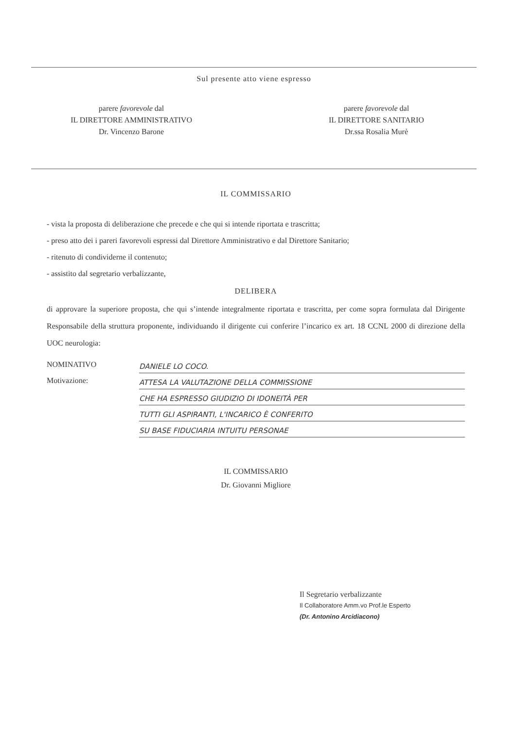Sul presente atto viene espresso
parere favorevole dal
IL DIRETTORE AMMINISTRATIVO
Dr. Vincenzo Barone
parere favorevole dal
IL DIRETTORE SANITARIO
Dr.ssa Rosalia Murè
IL COMMISSARIO
- vista la proposta di deliberazione che precede e che qui si intende riportata e trascritta;
- preso atto dei i pareri favorevoli espressi dal Direttore Amministrativo e dal Direttore Sanitario;
- ritenuto di condividerne il contenuto;
- assistito dal segretario verbalizzante,
DELIBERA
di approvare la superiore proposta, che qui s’intende integralmente riportata e trascritta, per come sopra formulata dal Dirigente Responsabile della struttura proponente, individuando il dirigente cui conferire l’incarico ex art. 18 CCNL 2000 di direzione della UOC neurologia:
NOMINATIVO
DANIELE LO COCO.
Motivazione:
ATTESA LA VALUTAZIONE DELLA COMMISSIONE
CHE HA ESPRESSO GIUDIZIO DI IDONEITÀ PER
TUTTI GLI ASPIRANTI, L'INCARICO È CONFERITO
SU BASE FIDUCIARIA INTUITU PERSONAE
IL COMMISSARIO
Dr. Giovanni Migliore
Il Segretario verbalizzante
Il Collaboratore Amm.vo Prof.le Esperto
(Dr. Antonino Arcidiacono)